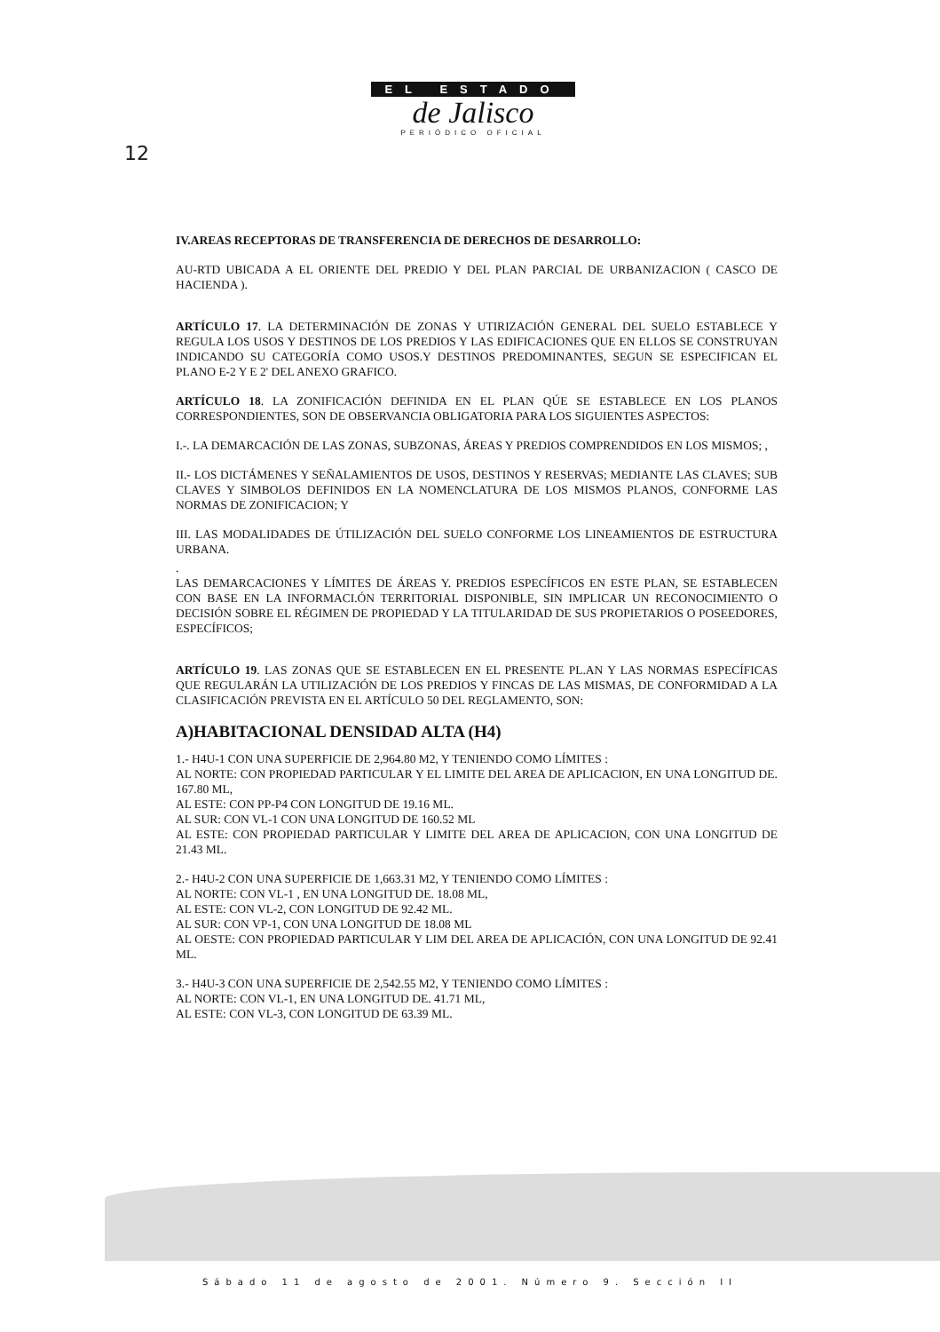EL ESTADO
de Jalisco
PERIÓDICO OFICIAL
12
IV.AREAS RECEPTORAS DE TRANSFERENCIA DE DERECHOS DE DESARROLLO:
AU-RTD UBICADA A EL ORIENTE DEL PREDIO Y DEL PLAN PARCIAL DE URBANIZACION ( CASCO DE HACIENDA ).
ARTÍCULO 17. LA DETERMINACIÓN DE ZONAS Y UTIRIZACIÓN GENERAL DEL SUELO ESTABLECE Y REGULA LOS USOS Y DESTINOS DE LOS PREDIOS Y LAS EDIFICACIONES QUE EN ELLOS SE CONSTRUYAN INDICANDO SU CATEGORÍA COMO USOS.Y DESTINOS PREDOMINANTES, SEGUN SE ESPECIFICAN EL PLANO E-2 Y E 2' DEL ANEXO GRAFICO.
ARTÍCULO 18. LA ZONIFICACIÓN DEFINIDA EN EL PLAN QÚE SE ESTABLECE EN LOS PLANOS CORRESPONDIENTES, SON DE OBSERVANCIA OBLIGATORIA PARA LOS SIGUIENTES ASPECTOS:
I.-. LA DEMARCACIÓN DE LAS ZONAS, SUBZONAS, ÁREAS Y PREDIOS COMPRENDIDOS EN LOS MISMOS; ,
II.- LOS DICTÁMENES Y SEÑALAMIENTOS DE USOS, DESTINOS Y RESERVAS; MEDIANTE LAS CLAVES; SUB CLAVES Y SIMBOLOS DEFINIDOS EN LA NOMENCLATURA DE LOS MISMOS PLANOS, CONFORME LAS NORMAS DE ZONIFICACION; Y
III. LAS MODALIDADES DE ÚTILIZACIÓN DEL SUELO CONFORME LOS LINEAMIENTOS DE ESTRUCTURA URBANA.
.
LAS DEMARCACIONES Y LÍMITES DE ÁREAS Y. PREDIOS ESPECÍFICOS EN ESTE PLAN, SE ESTABLECEN CON BASE EN LA INFORMACI.ÓN TERRITORIAL DISPONIBLE, SIN IMPLICAR UN RECONOCIMIENTO O DECISIÓN SOBRE EL RÉGIMEN DE PROPIEDAD Y LA TITULARIDAD DE SUS PROPIETARIOS O POSEEDORES, ESPECÍFICOS;
ARTÍCULO 19. LAS ZONAS QUE SE ESTABLECEN EN EL PRESENTE PL.AN Y LAS NORMAS ESPECÍFICAS QUE REGULARÁN LA UTILIZACIÓN DE LOS PREDIOS Y FINCAS DE LAS MISMAS, DE CONFORMIDAD A LA CLASIFICACIÓN PREVISTA EN EL ARTÍCULO 50 DEL REGLAMENTO, SON:
A)HABITACIONAL DENSIDAD ALTA (H4)
1.- H4U-1 CON UNA SUPERFICIE DE 2,964.80 M2, Y TENIENDO COMO LÍMITES :
AL NORTE: CON PROPIEDAD PARTICULAR Y EL LIMITE DEL AREA DE APLICACION, EN UNA LONGITUD DE. 167.80 ML,
AL ESTE: CON PP-P4 CON LONGITUD DE 19.16 ML.
AL SUR: CON VL-1 CON UNA LONGITUD DE 160.52 ML
AL ESTE: CON PROPIEDAD PARTICULAR Y LIMITE DEL AREA DE APLICACION, CON UNA LONGITUD DE 21.43 ML.
2.- H4U-2 CON UNA SUPERFICIE DE 1,663.31 M2, Y TENIENDO COMO LÍMITES :
AL NORTE: CON VL-1 , EN UNA LONGITUD DE. 18.08 ML,
AL ESTE: CON VL-2, CON LONGITUD DE 92.42 ML.
AL SUR: CON VP-1, CON UNA LONGITUD DE 18.08 ML
AL OESTE: CON PROPIEDAD PARTICULAR Y LIM DEL AREA DE APLICACIÓN, CON UNA LONGITUD DE 92.41 ML.
3.- H4U-3 CON UNA SUPERFICIE DE 2,542.55 M2, Y TENIENDO COMO LÍMITES :
AL NORTE: CON VL-1, EN UNA LONGITUD DE. 41.71 ML,
AL ESTE: CON VL-3, CON LONGITUD DE 63.39 ML.
Sábado 11 de agosto de 2001. Número 9. Sección II